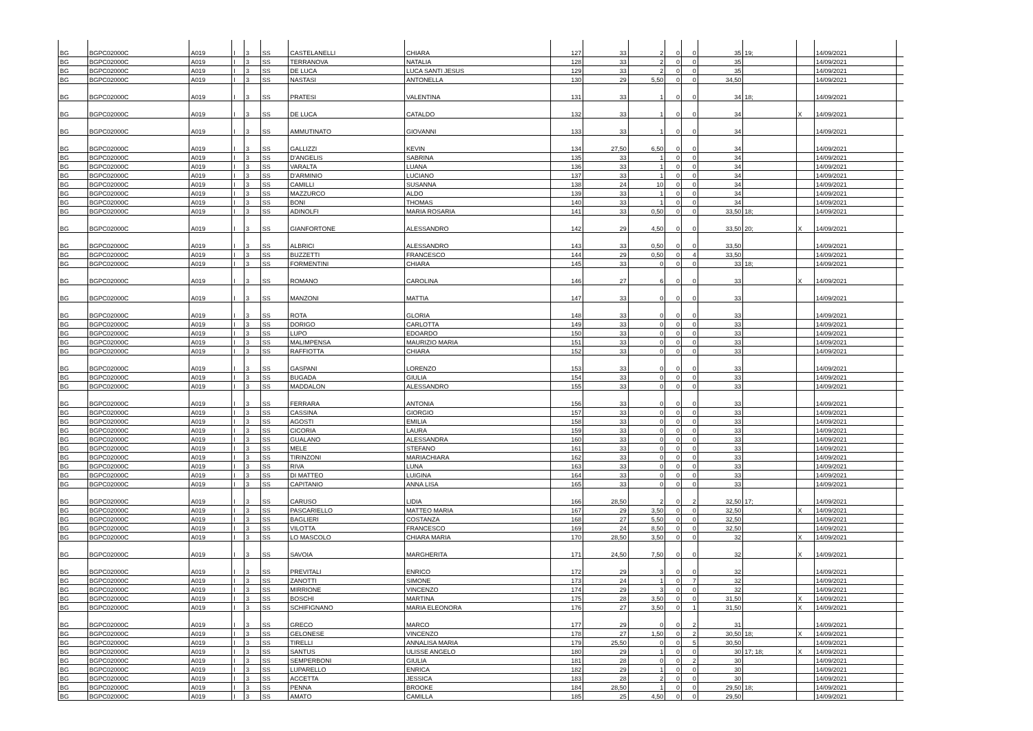| BG | BGPC02000C | A019 | I | 3 | SS | CASTELANELLI | CHIARA | 127 | 33 | 2 | 0 | 0 | 35 | 19; | | 14/09/2021 | |
| BG | BGPC02000C | A019 | I | 3 | SS | TERRANOVA | NATALIA | 128 | 33 | 2 | 0 | 0 | 35 | | | 14/09/2021 | |
| BG | BGPC02000C | A019 | I | 3 | SS | DE LUCA | LUCA SANTI JESUS | 129 | 33 | 2 | 0 | 0 | 35 | | | 14/09/2021 | |
| BG | BGPC02000C | A019 | I | 3 | SS | NASTASI | ANTONELLA | 130 | 29 | 5,50 | 0 | 0 | 34,50 | | | 14/09/2021 | |
| BG | BGPC02000C | A019 | I | 3 | SS | PRATESI | VALENTINA | 131 | 33 | 1 | 0 | 0 | 34 | 18; | | 14/09/2021 | |
| BG | BGPC02000C | A019 | I | 3 | SS | DE LUCA | CATALDO | 132 | 33 | 1 | 0 | 0 | 34 | | X | 14/09/2021 | |
| BG | BGPC02000C | A019 | I | 3 | SS | AMMUTINATO | GIOVANNI | 133 | 33 | 1 | 0 | 0 | 34 | | | 14/09/2021 | |
| BG | BGPC02000C | A019 | I | 3 | SS | GALLIZZI | KEVIN | 134 | 27,50 | 6,50 | 0 | 0 | 34 | | | 14/09/2021 | |
| BG | BGPC02000C | A019 | I | 3 | SS | D'ANGELIS | SABRINA | 135 | 33 | 1 | 0 | 0 | 34 | | | 14/09/2021 | |
| BG | BGPC02000C | A019 | I | 3 | SS | VARALTA | LUANA | 136 | 33 | 1 | 0 | 0 | 34 | | | 14/09/2021 | |
| BG | BGPC02000C | A019 | I | 3 | SS | D'ARMINIO | LUCIANO | 137 | 33 | 1 | 0 | 0 | 34 | | | 14/09/2021 | |
| BG | BGPC02000C | A019 | I | 3 | SS | CAMILLI | SUSANNA | 138 | 24 | 10 | 0 | 0 | 34 | | | 14/09/2021 | |
| BG | BGPC02000C | A019 | I | 3 | SS | MAZZURCO | ALDO | 139 | 33 | 1 | 0 | 0 | 34 | | | 14/09/2021 | |
| BG | BGPC02000C | A019 | I | 3 | SS | BONI | THOMAS | 140 | 33 | 1 | 0 | 0 | 34 | | | 14/09/2021 | |
| BG | BGPC02000C | A019 | I | 3 | SS | ADINOLFI | MARIA ROSARIA | 141 | 33 | 0,50 | 0 | 0 | 33,50 | 18; | | 14/09/2021 | |
| BG | BGPC02000C | A019 | I | 3 | SS | GIANFORTONE | ALESSANDRO | 142 | 29 | 4,50 | 0 | 0 | 33,50 | 20; | X | 14/09/2021 | |
| BG | BGPC02000C | A019 | I | 3 | SS | ALBRICI | ALESSANDRO | 143 | 33 | 0,50 | 0 | 0 | 33,50 | | | 14/09/2021 | |
| BG | BGPC02000C | A019 | I | 3 | SS | BUZZETTI | FRANCESCO | 144 | 29 | 0,50 | 0 | 4 | 33,50 | | | 14/09/2021 | |
| BG | BGPC02000C | A019 | I | 3 | SS | FORMENTINI | CHIARA | 145 | 33 | 0 | 0 | 0 | 33 | 18; | | 14/09/2021 | |
| BG | BGPC02000C | A019 | I | 3 | SS | ROMANO | CAROLINA | 146 | 27 | 6 | 0 | 0 | 33 | | X | 14/09/2021 | |
| BG | BGPC02000C | A019 | I | 3 | SS | MANZONI | MATTIA | 147 | 33 | 0 | 0 | 0 | 33 | | | 14/09/2021 | |
| BG | BGPC02000C | A019 | I | 3 | SS | ROTA | GLORIA | 148 | 33 | 0 | 0 | 0 | 33 | | | 14/09/2021 | |
| BG | BGPC02000C | A019 | I | 3 | SS | DORIGO | CARLOTTA | 149 | 33 | 0 | 0 | 0 | 33 | | | 14/09/2021 | |
| BG | BGPC02000C | A019 | I | 3 | SS | LUPO | EDOARDO | 150 | 33 | 0 | 0 | 0 | 33 | | | 14/09/2021 | |
| BG | BGPC02000C | A019 | I | 3 | SS | MALIMPENSA | MAURIZIO MARIA | 151 | 33 | 0 | 0 | 0 | 33 | | | 14/09/2021 | |
| BG | BGPC02000C | A019 | I | 3 | SS | RAFFIOTTA | CHIARA | 152 | 33 | 0 | 0 | 0 | 33 | | | 14/09/2021 | |
| BG | BGPC02000C | A019 | I | 3 | SS | GASPANI | LORENZO | 153 | 33 | 0 | 0 | 0 | 33 | | | 14/09/2021 | |
| BG | BGPC02000C | A019 | I | 3 | SS | BUGADA | GIULIA | 154 | 33 | 0 | 0 | 0 | 33 | | | 14/09/2021 | |
| BG | BGPC02000C | A019 | I | 3 | SS | MADDALON | ALESSANDRO | 155 | 33 | 0 | 0 | 0 | 33 | | | 14/09/2021 | |
| BG | BGPC02000C | A019 | I | 3 | SS | FERRARA | ANTONIA | 156 | 33 | 0 | 0 | 0 | 33 | | | 14/09/2021 | |
| BG | BGPC02000C | A019 | I | 3 | SS | CASSINA | GIORGIO | 157 | 33 | 0 | 0 | 0 | 33 | | | 14/09/2021 | |
| BG | BGPC02000C | A019 | I | 3 | SS | AGOSTI | EMILIA | 158 | 33 | 0 | 0 | 0 | 33 | | | 14/09/2021 | |
| BG | BGPC02000C | A019 | I | 3 | SS | CICORIA | LAURA | 159 | 33 | 0 | 0 | 0 | 33 | | | 14/09/2021 | |
| BG | BGPC02000C | A019 | I | 3 | SS | GUALANO | ALESSANDRA | 160 | 33 | 0 | 0 | 0 | 33 | | | 14/09/2021 | |
| BG | BGPC02000C | A019 | I | 3 | SS | MELE | STEFANO | 161 | 33 | 0 | 0 | 0 | 33 | | | 14/09/2021 | |
| BG | BGPC02000C | A019 | I | 3 | SS | TIRINZONI | MARIACHIARA | 162 | 33 | 0 | 0 | 0 | 33 | | | 14/09/2021 | |
| BG | BGPC02000C | A019 | I | 3 | SS | RIVA | LUNA | 163 | 33 | 0 | 0 | 0 | 33 | | | 14/09/2021 | |
| BG | BGPC02000C | A019 | I | 3 | SS | DI MATTEO | LUIGINA | 164 | 33 | 0 | 0 | 0 | 33 | | | 14/09/2021 | |
| BG | BGPC02000C | A019 | I | 3 | SS | CAPITANIO | ANNA LISA | 165 | 33 | 0 | 0 | 0 | 33 | | | 14/09/2021 | |
| BG | BGPC02000C | A019 | I | 3 | SS | CARUSO | LIDIA | 166 | 28,50 | 2 | 0 | 2 | 32,50 | 17; | | 14/09/2021 | |
| BG | BGPC02000C | A019 | I | 3 | SS | PASCARIELLO | MATTEO MARIA | 167 | 29 | 3,50 | 0 | 0 | 32,50 | | X | 14/09/2021 | |
| BG | BGPC02000C | A019 | I | 3 | SS | BAGLIERI | COSTANZA | 168 | 27 | 5,50 | 0 | 0 | 32,50 | | | 14/09/2021 | |
| BG | BGPC02000C | A019 | I | 3 | SS | VILOTTA | FRANCESCO | 169 | 24 | 8,50 | 0 | 0 | 32,50 | | | 14/09/2021 | |
| BG | BGPC02000C | A019 | I | 3 | SS | LO MASCOLO | CHIARA MARIA | 170 | 28,50 | 3,50 | 0 | 0 | 32 | | X | 14/09/2021 | |
| BG | BGPC02000C | A019 | I | 3 | SS | SAVOIA | MARGHERITA | 171 | 24,50 | 7,50 | 0 | 0 | 32 | | X | 14/09/2021 | |
| BG | BGPC02000C | A019 | I | 3 | SS | PREVITALI | ENRICO | 172 | 29 | 3 | 0 | 0 | 32 | | | 14/09/2021 | |
| BG | BGPC02000C | A019 | I | 3 | SS | ZANOTTI | SIMONE | 173 | 24 | 1 | 0 | 7 | 32 | | | 14/09/2021 | |
| BG | BGPC02000C | A019 | I | 3 | SS | MIRRIONE | VINCENZO | 174 | 29 | 3 | 0 | 0 | 32 | | | 14/09/2021 | |
| BG | BGPC02000C | A019 | I | 3 | SS | BOSCHI | MARTINA | 175 | 28 | 3,50 | 0 | 0 | 31,50 | | X | 14/09/2021 | |
| BG | BGPC02000C | A019 | I | 3 | SS | SCHIFIGNANO | MARIA ELEONORA | 176 | 27 | 3,50 | 0 | 1 | 31,50 | | X | 14/09/2021 | |
| BG | BGPC02000C | A019 | I | 3 | SS | GRECO | MARCO | 177 | 29 | 0 | 0 | 2 | 31 | | | 14/09/2021 | |
| BG | BGPC02000C | A019 | I | 3 | SS | GELONESE | VINCENZO | 178 | 27 | 1,50 | 0 | 2 | 30,50 | 18; | X | 14/09/2021 | |
| BG | BGPC02000C | A019 | I | 3 | SS | TIRELLI | ANNALISA MARIA | 179 | 25,50 | 0 | 0 | 5 | 30,50 | | | 14/09/2021 | |
| BG | BGPC02000C | A019 | I | 3 | SS | SANTUS | ULISSE ANGELO | 180 | 29 | 1 | 0 | 0 | 30 | 17; 18; | X | 14/09/2021 | |
| BG | BGPC02000C | A019 | I | 3 | SS | SEMPERBONI | GIULIA | 181 | 28 | 0 | 0 | 2 | 30 | | | 14/09/2021 | |
| BG | BGPC02000C | A019 | I | 3 | SS | LUPARELLO | ENRICA | 182 | 29 | 1 | 0 | 0 | 30 | | | 14/09/2021 | |
| BG | BGPC02000C | A019 | I | 3 | SS | ACCETTA | JESSICA | 183 | 28 | 2 | 0 | 0 | 30 | | | 14/09/2021 | |
| BG | BGPC02000C | A019 | I | 3 | SS | PENNA | BROOKE | 184 | 28,50 | 1 | 0 | 0 | 29,50 | 18; | | 14/09/2021 | |
| BG | BGPC02000C | A019 | I | 3 | SS | AMATO | CAMILLA | 185 | 25 | 4,50 | 0 | 0 | 29,50 | | | 14/09/2021 | |